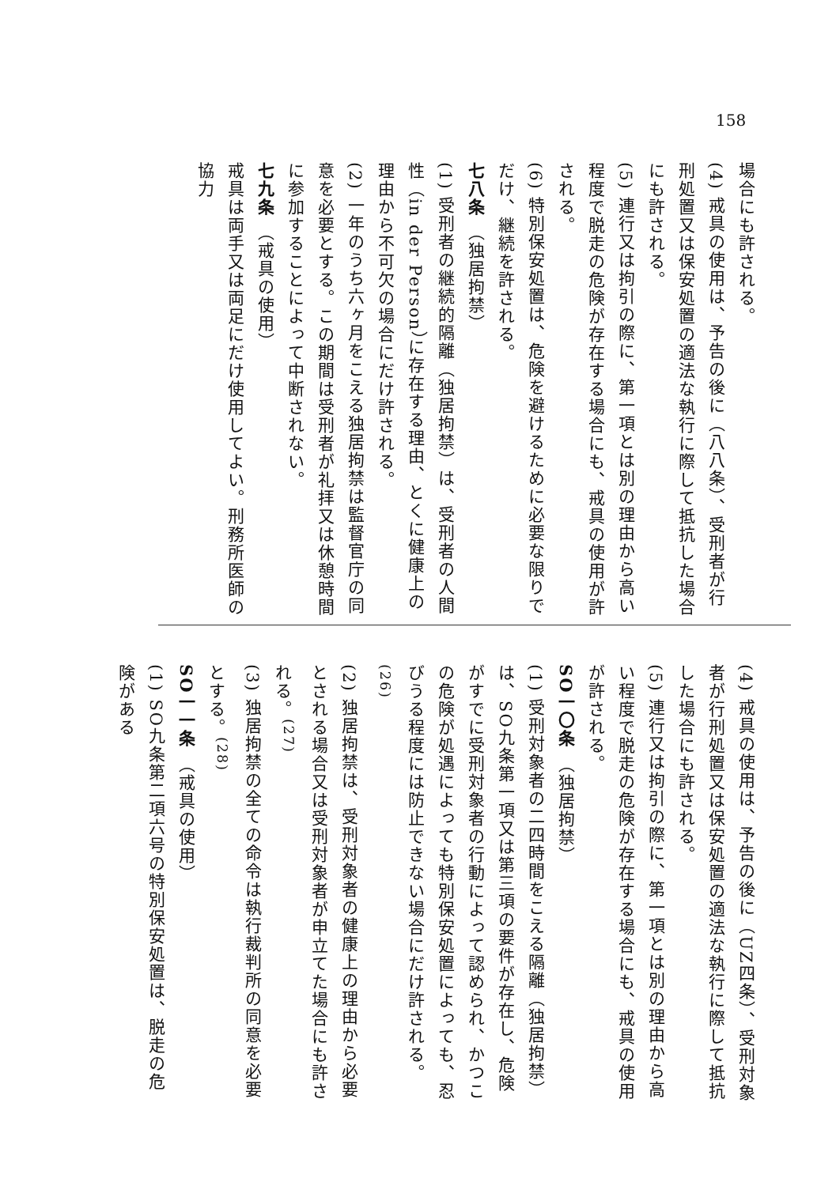158
場合にも許される。
(4) 戒具の使用は、予告の後に（八八条）、受刑者が行刑処置又は保安処置の適法な執行に際して抵抗した場合にも許される。
(5) 連行又は拘引の際に、第一項とは別の理由から高い程度で脱走の危険が存在する場合にも、戒具の使用が許される。
(6) 特別保安処置は、危険を避けるために必要な限りでだけ、継続を許される。
七八条 （独居拘禁）
(1) 受刑者の継続的隔離（独居拘禁）は、受刑者の人間性（in der Person）に存在する理由、とくに健康上の理由から不可欠の場合にだけ許される。
(2) 一年のうち六ヶ月をこえる独居拘禁は監督官庁の同意を必要とする。この期間は受刑者が礼拝又は休憩時間に参加することによって中断されない。
七九条 （戒具の使用）
戒具は両手又は両足にだけ使用してよい。刑務所医師の協力
(4) 戒具の使用は、予告の後に（UZ四条）、受刑対象者が行刑処置又は保安処置の適法な執行に際して抵抗した場合にも許される。
(5) 連行又は拘引の際に、第一項とは別の理由から高い程度で脱走の危険が存在する場合にも、戒具の使用が許される。
SO一〇条 （独居拘禁）
(1) 受刑対象者の二四時間をこえる隔離（独居拘禁）は、SO九条第一項又は第三項の要件が存在し、危険がすでに受刑対象者の行動によって認められ、かつこの危険が処遇によっても特別保安処置によっても、忍びうる程度には防止できない場合にだけ許される。<sup>(26)</sup>
(2) 独居拘禁は、受刑対象者の健康上の理由から必要とされる場合又は受刑対象者が申立てた場合にも許される。<sup>(27)</sup>
(3) 独居拘禁の全ての命令は執行裁判所の同意を必要とする。<sup>(28)</sup>
SO一一条 （戒具の使用）
(1) SO九条第二項六号の特別保安処置は、脱走の危険がある